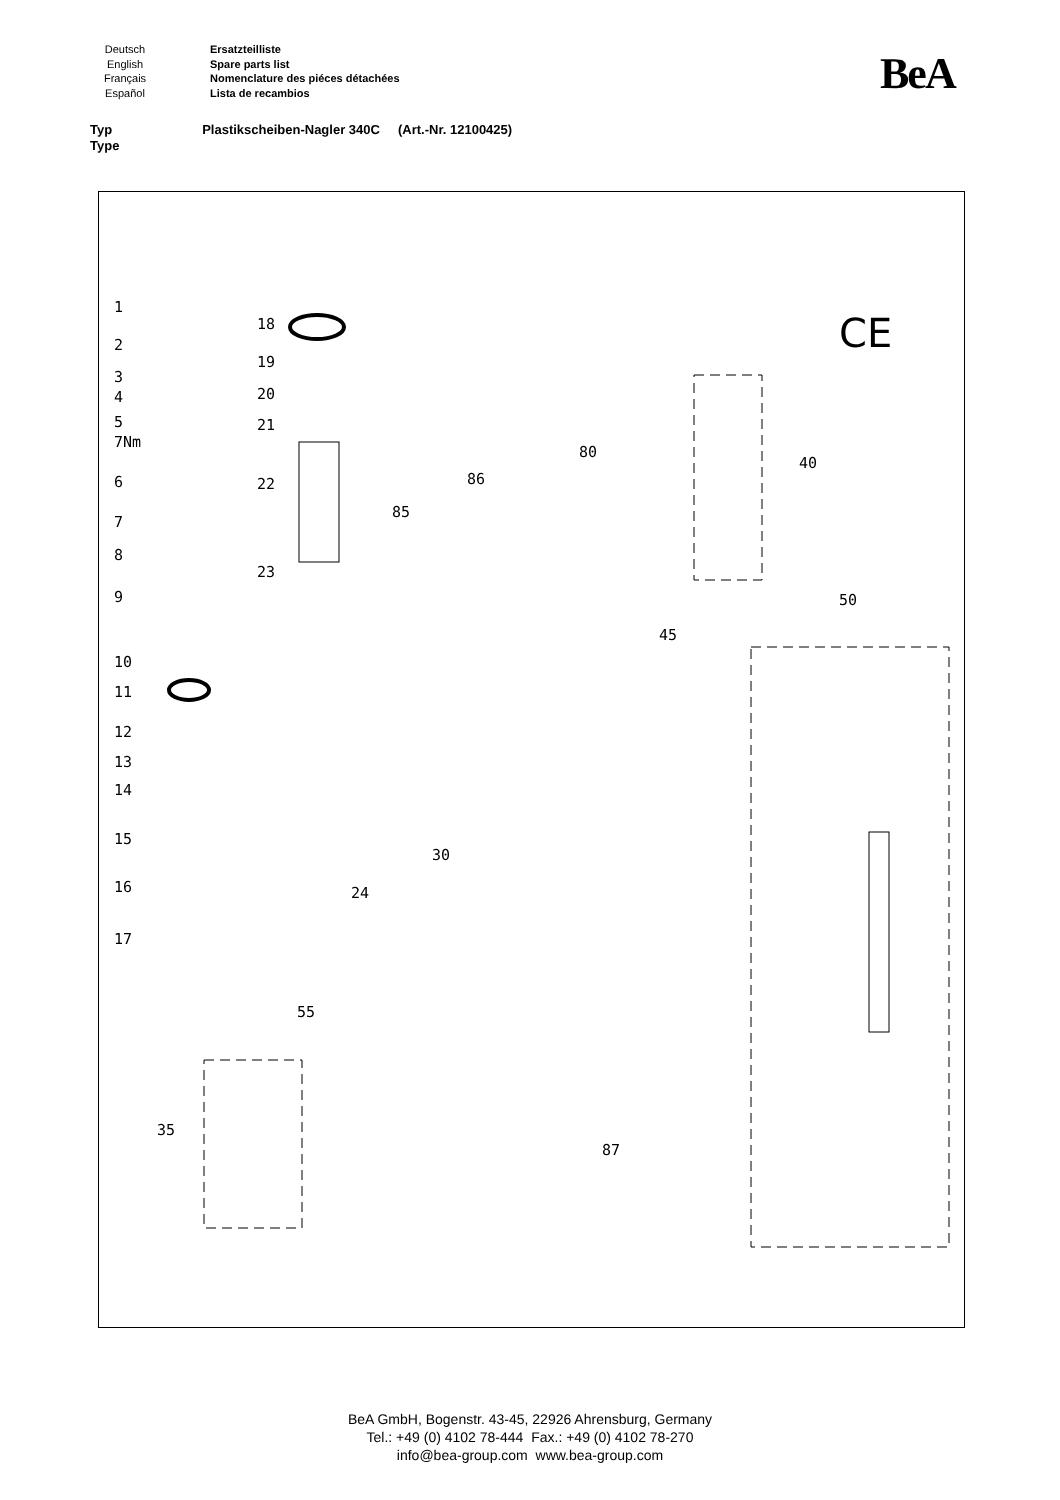Deutsch
Ersatzteilliste
English
Spare parts list
Français
Nomenclature des piéces détachées
Español
Lista de recambios
BeA
Typ Plastikscheiben-Nagler 340C (Art.-Nr. 12100425)
Type
1
2
3
4
5
7Nm
6
7
8
9
10
11
12
13
14
15
16
17
18
19
20
21
22
23
80
86
85
40
50
45
30
24
55
35
87
CE
BeA GmbH, Bogenstr. 43-45, 22926 Ahrensburg, Germany
Tel.: +49 (0) 4102 78-444 Fax.: +49 (0) 4102 78-270
info@bea-group.com www.bea-group.com